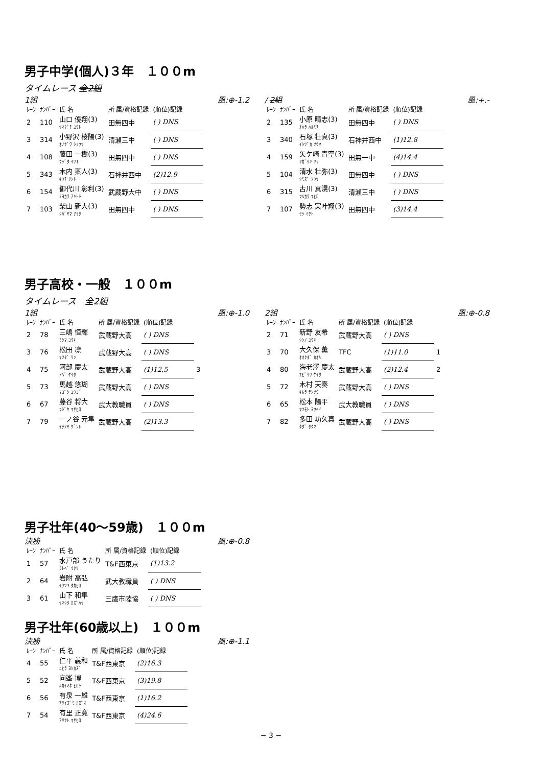男子中学(個人)３年　１００m
タイムレース 全2組
1組 風:⊕-1.2
| ﾚｰﾝ | ﾅﾝﾊﾞｰ | 氏 名 | 所 属/資格記録 | (順位)記録 |
| --- | --- | --- | --- | --- |
| 2 | 110 | 山口 優翔(3) ﾔﾏｸﾞﾁ ﾕｳﾄ | 田無四中 | ( ) DNS |
| 3 | 314 | 小野沢 桜陽(3) ｵﾉｻﾞﾜ ｼｮｳﾔ | 清瀬三中 | ( ) DNS |
| 4 | 108 | 藤田 一樹(3) ﾌｼﾞﾀ ｲﾂｷ | 田無四中 | ( ) DNS |
| 5 | 343 | 木内 稟人(3) ｷｳﾁ ﾘﾝﾄ | 石神井西中 | (2)12.9 |
| 6 | 154 | 御代川 彰利(3) ﾐﾖｶﾜ ｱｷﾄｼ | 武蔵野大中 | ( ) DNS |
| 7 | 103 | 柴山 新大(3) ｼﾊﾞﾔﾏ ｱﾗﾀ | 田無四中 | ( ) DNS |
/ 2組 風:+.-
| ﾚｰﾝ | ﾅﾝﾊﾞｰ | 氏 名 | 所 属/資格記録 | (順位)記録 |
| --- | --- | --- | --- | --- |
| 2 | 135 | 小原 晴志(3) ｵﾊﾗ ﾊﾙﾐﾁ | 田無四中 | ( ) DNS |
| 3 | 340 | 石塚 壮真(3) ｲｼﾂﾞｶ ｿｳﾏ | 石神井西中 | (1)12.8 |
| 4 | 159 | 矢ケ崎 青空(3) ﾔｶﾞｻｷ ｿﾗ | 田無一中 | (4)14.4 |
| 5 | 104 | 清水 壮弥(3) ｼﾐｽﾞ ｿｳﾔ | 田無四中 | ( ) DNS |
| 6 | 315 | 古川 真滉(3) ﾌﾙｶﾜ ﾏﾋﾛ | 清瀬三中 | ( ) DNS |
| 7 | 107 | 勢志 実叶翔(3) ｾｼ ﾐｸﾄ | 田無四中 | (3)14.4 |
男子高校・一般　１００m
タイムレース　全2組
1組 風:⊕-1.0
| ﾚｰﾝ | ﾅﾝﾊﾞｰ | 氏 名 | 所 属/資格記録 | (順位)記録 | |
| --- | --- | --- | --- | --- | --- |
| 2 | 78 | 三嶋 恒輝 ﾐｼﾏ ｺｳｷ | 武蔵野大高 | ( ) DNS | |
| 3 | 76 | 松田 凛 ﾏﾂﾀﾞ ﾘﾝ | 武蔵野大高 | ( ) DNS | |
| 4 | 75 | 阿部 慶太 ｱﾍﾞ ｹｲﾀ | 武蔵野大高 | (1)12.5 | 3 |
| 5 | 73 | 馬越 悠瑚 ﾏｺﾞｼ ﾕｳｺﾞ | 武蔵野大高 | ( ) DNS | |
| 6 | 67 | 藤谷 将大 ﾌｼﾞﾔ ﾏｻﾋﾛ | 武大教職員 | ( ) DNS | |
| 7 | 79 | 一ノ谷 元隼 ｲﾁﾉﾔ ｹﾞﾝﾄ | 武蔵野大高 | (2)13.3 | |
2組 風:⊕-0.8
| ﾚｰﾝ | ﾅﾝﾊﾞｰ | 氏 名 | 所 属/資格記録 | (順位)記録 | |
| --- | --- | --- | --- | --- | --- |
| 2 | 71 | 新野 友希 ｼﾝﾉ ﾕｳｷ | 武蔵野大高 | ( ) DNS | |
| 3 | 70 | 大久保 薫 ｵｵｸﾎﾞ ｶｵﾙ | TFC | (1)11.0 | 1 |
| 4 | 80 | 海老澤 慶太 ｴﾋﾞｻﾜ ｹｲﾀ | 武蔵野大高 | (2)12.4 | 2 |
| 5 | 72 | 木村 天奏 ｷﾑﾗ ﾃﾝｿｳ | 武蔵野大高 | ( ) DNS | |
| 6 | 65 | 松本 陽平 ﾏﾂﾓﾄ ﾖｳﾍｲ | 武大教職員 | ( ) DNS | |
| 7 | 82 | 多田 功久真 ﾀﾀﾞ ﾀｸﾏ | 武蔵野大高 | ( ) DNS | |
男子壮年(40〜59歳)　１００m
決勝 風:⊕-0.8
| ﾚｰﾝ | ﾅﾝﾊﾞｰ | 氏 名 | 所 属/資格記録 | (順位)記録 |
| --- | --- | --- | --- | --- |
| 1 | 57 | 水戸部 うたり ﾐﾄﾍﾞ ｳﾀﾘ | T&F西東京 | (1)13.2 |
| 2 | 64 | 岩附 高弘 ｲﾜﾂｷ ﾀｶﾋﾛ | 武大教職員 | ( ) DNS |
| 3 | 61 | 山下 和隼 ﾔﾏｼﾀ ｶｽﾞﾊﾔ | 三鷹市陸協 | ( ) DNS |
男子壮年(60歳以上)　１００m
決勝 風:⊕-1.1
| ﾚｰﾝ | ﾅﾝﾊﾞｰ | 氏 名 | 所 属/資格記録 | (順位)記録 |
| --- | --- | --- | --- | --- |
| 4 | 55 | 仁平 義和 ﾆﾋﾗ ﾖｼｶｽﾞ | T&F西東京 | (2)16.3 |
| 5 | 52 | 向峯 博 ﾑｶｲﾐﾈ ﾋﾛｼ | T&F西東京 | (3)19.8 |
| 6 | 56 | 有泉 一雄 ｱﾘｲｽﾞﾐ ｶｽﾞｵ | T&F西東京 | (1)16.2 |
| 7 | 54 | 有里 正寛 ｱﾘｻﾄ ﾏｻﾋﾛ | T&F西東京 | (4)24.6 |
− 3 −